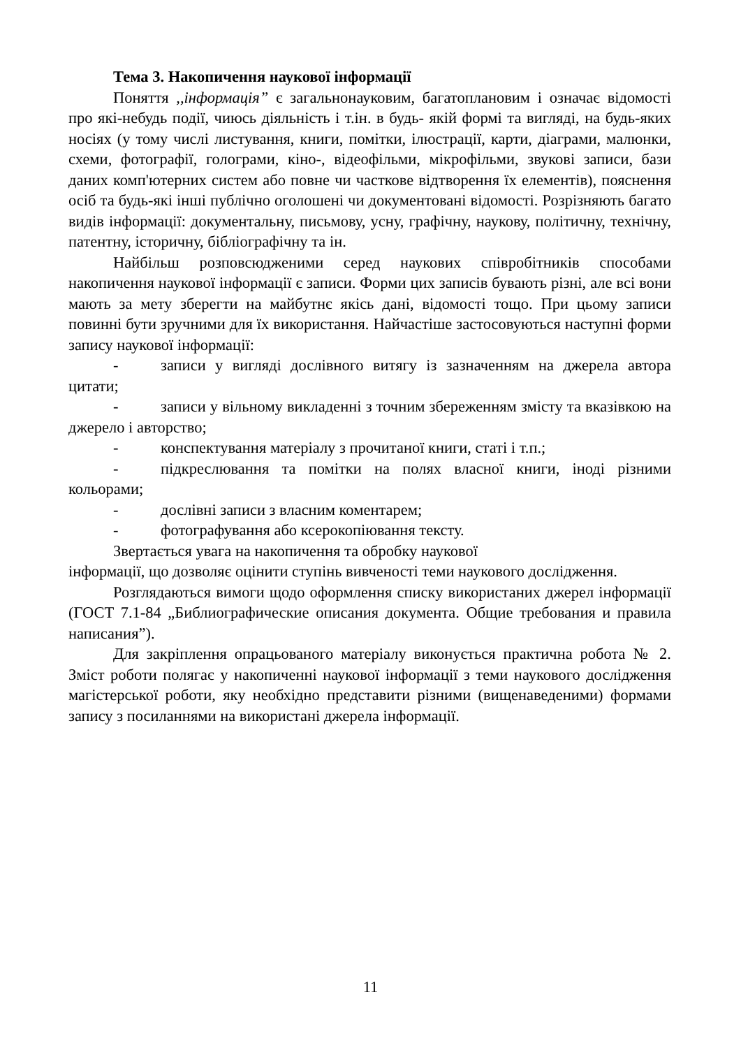Тема 3. Накопичення наукової інформації
Поняття ,,інформація” є загальнонауковим, багатоплановим і означає відомості про які-небудь події, чиюсь діяльність і т.ін. в будь- якій формі та вигляді, на будь-яких носіях (у тому числі листування, книги, помітки, ілюстрації, карти, діаграми, малюнки, схеми, фотографії, голограми, кіно-, відеофільми, мікрофільми, звукові записи, бази даних комп'ютерних систем або повне чи часткове відтворення їх елементів), пояснення осіб та будь-які інші публічно оголошені чи документовані відомості. Розрізняють багато видів інформації: документальну, письмову, усну, графічну, наукову, політичну, технічну, патентну, історичну, бібліографічну та ін.
Найбільш розповсюдженими серед наукових співробітників способами накопичення наукової інформації є записи. Форми цих записів бувають різні, але всі вони мають за мету зберегти на майбутнє якісь дані, відомості тощо. При цьому записи повинні бути зручними для їх використання. Найчастіше застосовуються наступні форми запису наукової інформації:
- записи у вигляді дослівного витягу із зазначенням на джерела автора цитати;
- записи у вільному викладенні з точним збереженням змісту та вказівкою на джерело і авторство;
- конспектування матеріалу з прочитаної книги, статі і т.п.;
- підкреслювання та помітки на полях власної книги, іноді різними кольорами;
- дослівні записи з власним коментарем;
- фотографування або ксерокопіювання тексту.
Звертається увага на накопичення та обробку наукової
інформації, що дозволяє оцінити ступінь вивченості теми наукового дослідження.
Розглядаються вимоги щодо оформлення списку використаних джерел інформації (ГОСТ 7.1-84 „Библиографические описания документа. Общие требования и правила написания”).
Для закріплення опрацьованого матеріалу виконується практична робота № 2. Зміст роботи полягає у накопиченні наукової інформації з теми наукового дослідження магістерської роботи, яку необхідно представити різними (вищенаведеними) формами запису з посиланнями на використані джерела інформації.
11